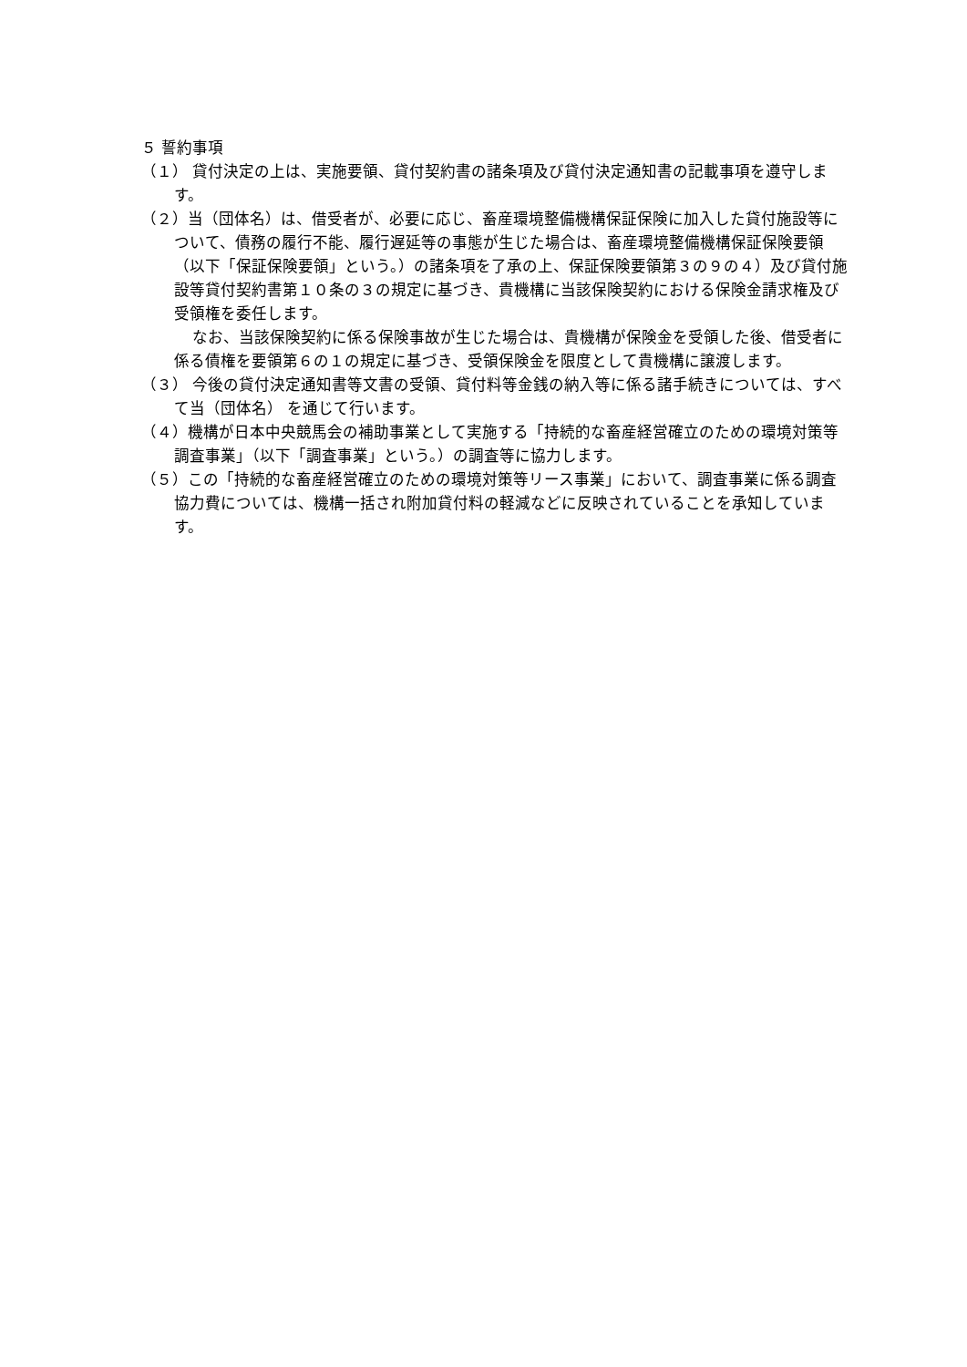５ 誓約事項
（１） 貸付決定の上は、実施要領、貸付契約書の諸条項及び貸付決定通知書の記載事項を遵守します。
（２）当（団体名）は、借受者が、必要に応じ、畜産環境整備機構保証保険に加入した貸付施設等について、債務の履行不能、履行遅延等の事態が生じた場合は、畜産環境整備機構保証保険要領（以下「保証保険要領」という。）の諸条項を了承の上、保証保険要領第３の９の４）及び貸付施設等貸付契約書第１０条の３の規定に基づき、貴機構に当該保険契約における保険金請求権及び受領権を委任します。
なお、当該保険契約に係る保険事故が生じた場合は、貴機構が保険金を受領した後、借受者に係る債権を要領第６の１の規定に基づき、受領保険金を限度として貴機構に譲渡します。
（３） 今後の貸付決定通知書等文書の受領、貸付料等金銭の納入等に係る諸手続きについては、すべて当（団体名） を通じて行います。
（４）機構が日本中央競馬会の補助事業として実施する「持続的な畜産経営確立のための環境対策等調査事業」（以下「調査事業」という。）の調査等に協力します。
（５）この「持続的な畜産経営確立のための環境対策等リース事業」において、調査事業に係る調査協力費については、機構一括され附加貸付料の軽減などに反映されていることを承知しています。